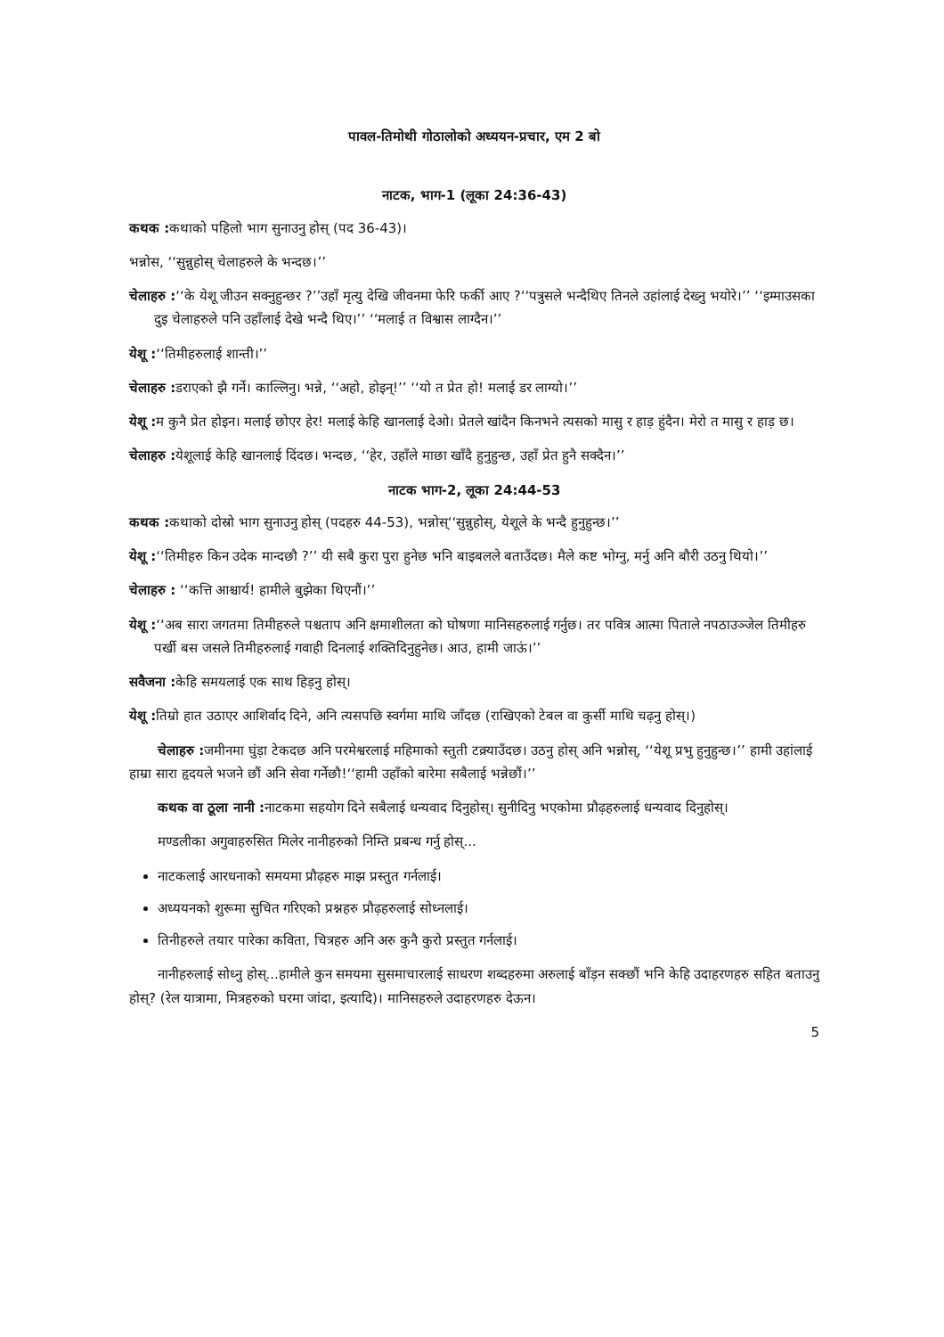पावल-तिमोथी गोठालोको अध्ययन-प्रचार, एम 2 बो
नाटक, भाग-1 (लूका 24:36-43)
कथक : कथाको पहिलो भाग सुनाउनु होस् (पद 36-43)।
भन्नोस, ‘‘सुन्नुहोस् चेलाहरुले के भन्दछ।’’
चेलाहरु :‘‘के येशू जीउन सक्नुहुन्छर ?’’उहाँ मृत्यु देखि जीवनमा फेरि फर्की आए ?‘‘पत्रुसले भन्दैथिए तिनले उहांलाई देख्नु भयोरे।’’ ‘‘इम्माउसका दुइ चेलाहरुले पनि उहाँलाई देखे भन्दै थिए।’’ ‘‘मलाई त विश्वास लाग्दैन।’’
येशू :‘‘तिमीहरुलाई शान्ती।’’
चेलाहरु : डराएको झै गर्ने। काल्लिनु। भन्ने, ‘‘अहो, होइन्!’’ ‘‘यो त प्रेत हो! मलाई डर लाग्यो।’’
येशू : म कुनै प्रेत होइन। मलाई छोएर हेर! मलाई केहि खानलाई देओ। प्रेतले खांदैन किनभने त्यसको मासु र हाड़ हुंदैन। मेरो त मासु र हाड़ छ।
चेलाहरु : येशूलाई केहि खानलाई दिंदछ। भन्दछ, ‘‘हेर, उहाँले माछा खाँदै हुनुहुन्छ, उहाँ प्रेत हुनै सक्दैन।’’
नाटक भाग-2, लूका 24:44-53
कथक : कथाको दोस्रो भाग सुनाउनु होस् (पदहरु 44-53), भन्नोस्‘‘सुन्नुहोस्, येशूले के भन्दै हुनुहुन्छ।’’
येशू :‘‘तिमीहरु किन उदेक मान्दछौ ?’’ यी सबै कुरा पुरा हुनेछ भनि बाइबलले बताउँदछ। मैले कष्ट भोग्नु, मर्नु अनि बौरी उठनु थियो।’’
चेलाहरु : ‘‘कत्ति आश्चार्य! हामीले बुझेका थिएनौं।’’
येशू :‘‘अब सारा जगतमा तिमीहरुले पश्चताप अनि क्षमाशीलता को घोषणा मानिसहरुलाई गर्नुछ। तर पवित्र आत्मा पिताले नपठाउञ्जेल तिमीहरु पर्खी बस जसले तिमीहरुलाई गवाही दिनलाई शक्तिदिनुहुनेछ। आउ, हामी जाऊं।’’
सवैजना : केहि समयलाई एक साथ हिड़नु होस्।
येशू : तिम्रो हात उठाएर आशिर्वाद दिने, अनि त्यसपछि स्वर्गमा माथि जाँदछ (राखिएको टेबल वा कुर्सी माथि चढ़नु होस्।)
चेलाहरु : जमीनमा घुंड़ा टेकदछ अनि परमेश्वरलाई महिमाको स्तुती टक्र्याउँदछ। उठनु होस् अनि भन्नोस्, ‘‘येशू प्रभु हुनुहुन्छ।’’ हामी उहांलाई हाम्रा सारा हृदयले भजने छौं अनि सेवा गर्नेछौ!‘‘हामी उहाँको बारेमा सबैलाई भन्नेछौं।’’
कथक वा ठूला नानी : नाटकमा सहयोग दिने सबैलाई धन्यवाद दिनुहोस्। सुनीदिनु भएकोमा प्रौढ़हरुलाई धन्यवाद दिनुहोस्।
मण्डलीका अगुवाहरुसित मिलेर नानीहरुको निम्ति प्रबन्ध गर्नु होस्...
नाटकलाई आरधनाको समयमा प्रौढ़हरु माझ प्रस्तुत गर्नलाई।
अध्ययनको शुरूमा सुचित गरिएको प्रश्नहरु प्रौढ़हरुलाई सोध्नलाई।
तिनीहरुले तयार पारेका कविता, चित्रहरु अनि अरु कुनै कुरो प्रस्तुत गर्नलाई।
नानीहरुलाई सोध्नु होस्...हामीले कुन समयमा सुसमाचारलाई साधरण शब्दहरुमा अरुलाई बाँड़न सक्छौं भनि केहि उदाहरणहरु सहित बताउनु होस्? (रेल यात्रामा, मित्रहरुको घरमा जांदा, इत्यादि)। मानिसहरुले उदाहरणहरु देऊन।
5